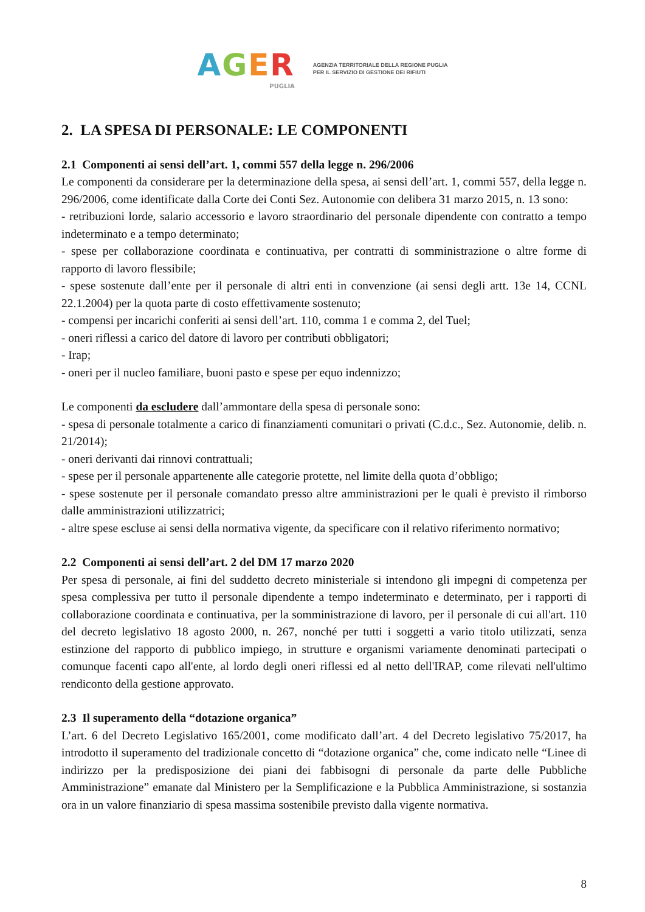AGER
PUGLIA
AGENZIA TERRITORIALE DELLA REGIONE PUGLIA
PER IL SERVIZIO DI GESTIONE DEI RIFIUTI
2. LA SPESA DI PERSONALE: LE COMPONENTI
2.1 Componenti ai sensi dell’art. 1, commi 557 della legge n. 296/2006
Le componenti da considerare per la determinazione della spesa, ai sensi dell’art. 1, commi 557, della legge n. 296/2006, come identificate dalla Corte dei Conti Sez. Autonomie con delibera 31 marzo 2015, n. 13 sono:
- retribuzioni lorde, salario accessorio e lavoro straordinario del personale dipendente con contratto a tempo indeterminato e a tempo determinato;
- spese per collaborazione coordinata e continuativa, per contratti di somministrazione o altre forme di rapporto di lavoro flessibile;
- spese sostenute dall’ente per il personale di altri enti in convenzione (ai sensi degli artt. 13e 14, CCNL 22.1.2004) per la quota parte di costo effettivamente sostenuto;
- compensi per incarichi conferiti ai sensi dell’art. 110, comma 1 e comma 2, del Tuel;
- oneri riflessi a carico del datore di lavoro per contributi obbligatori;
- Irap;
- oneri per il nucleo familiare, buoni pasto e spese per equo indennizzo;
Le componenti da escludere dall’ammontare della spesa di personale sono:
- spesa di personale totalmente a carico di finanziamenti comunitari o privati (C.d.c., Sez. Autonomie, delib. n. 21/2014);
- oneri derivanti dai rinnovi contrattuali;
- spese per il personale appartenente alle categorie protette, nel limite della quota d’obbligo;
- spese sostenute per il personale comandato presso altre amministrazioni per le quali è previsto il rimborso dalle amministrazioni utilizzatrici;
- altre spese escluse ai sensi della normativa vigente, da specificare con il relativo riferimento normativo;
2.2 Componenti ai sensi dell’art. 2 del DM 17 marzo 2020
Per spesa di personale, ai fini del suddetto decreto ministeriale si intendono gli impegni di competenza per spesa complessiva per tutto il personale dipendente a tempo indeterminato e determinato, per i rapporti di collaborazione coordinata e continuativa, per la somministrazione di lavoro, per il personale di cui all'art. 110 del decreto legislativo 18 agosto 2000, n. 267, nonché per tutti i soggetti a vario titolo utilizzati, senza estinzione del rapporto di pubblico impiego, in strutture e organismi variamente denominati partecipati o comunque facenti capo all'ente, al lordo degli oneri riflessi ed al netto dell'IRAP, come rilevati nell'ultimo rendiconto della gestione approvato.
2.3 Il superamento della “dotazione organica”
L’art. 6 del Decreto Legislativo 165/2001, come modificato dall’art. 4 del Decreto legislativo 75/2017, ha introdotto il superamento del tradizionale concetto di “dotazione organica” che, come indicato nelle “Linee di indirizzo per la predisposizione dei piani dei fabbisogni di personale da parte delle Pubbliche Amministrazione” emanate dal Ministero per la Semplificazione e la Pubblica Amministrazione, si sostanzia ora in un valore finanziario di spesa massima sostenibile previsto dalla vigente normativa.
8